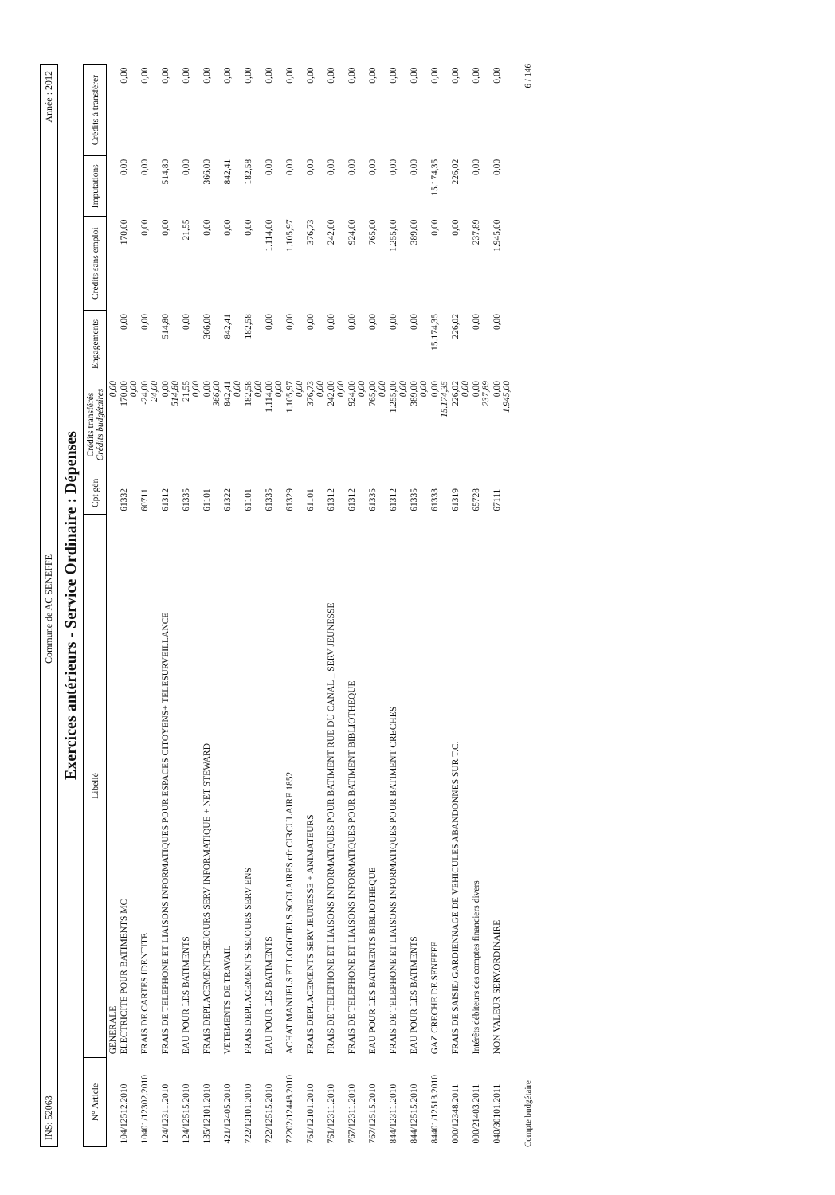INS: 52063 Commune de AC SENEFFE Année : 2012
Exercices antérieurs - Service Ordinaire : Dépenses
| N° Article | Libellé | Cpt gén | Crédits transférés Crédits budgétaires | Engagements | Crédits sans emploi | Imputations | Crédits à transférer |
| --- | --- | --- | --- | --- | --- | --- | --- |
| | GENERALE | | 0,00 | | | | |
| 104/12512.2010 | ELECTRICITE POUR BATIMENTS MC | 61332 | 170,00 0,00 | 0,00 | 170,00 | 0,00 | 0,00 |
| 10401/12302.2010 | FRAIS DE CARTES IDENTITE | 60711 | -24,00 24,00 | 0,00 | 0,00 | 0,00 | 0,00 |
| 124/12311.2010 | FRAIS DE TELEPHONE ET LIAISONS INFORMATIQUES POUR ESPACES CITOYENS+ TELESURVEILLANCE | 61312 | 0,00 514,80 | 514,80 | 0,00 | 514,80 | 0,00 |
| 124/12515.2010 | EAU POUR LES BATIMENTS | 61335 | 21,55 0,00 | 0,00 | 21,55 | 0,00 | 0,00 |
| 135/12101.2010 | FRAIS DEPLACEMENTS-SEJOURS SERV INFORMATIQUE + NET STEWARD | 61101 | 0,00 366,00 | 366,00 | 0,00 | 366,00 | 0,00 |
| 421/12405.2010 | VETEMENTS DE TRAVAIL | 61322 | 842,41 0,00 | 842,41 | 0,00 | 842,41 | 0,00 |
| 722/12101.2010 | FRAIS DEPLACEMENTS-SEJOURS SERV ENS | 61101 | 182,58 0,00 | 182,58 | 0,00 | 182,58 | 0,00 |
| 722/12515.2010 | EAU POUR LES BATIMENTS | 61335 | 1.114,00 0,00 | 0,00 | 1.114,00 | 0,00 | 0,00 |
| 72202/12448.2010 | ACHAT MANUELS ET LOGICIELS SCOLAIRES cfr CIRCULAIRE 1852 | 61329 | 1.105,97 0,00 | 0,00 | 1.105,97 | 0,00 | 0,00 |
| 761/12101.2010 | FRAIS DEPLACEMENTS SERV JEUNESSE + ANIMATEURS | 61101 | 376,73 0,00 | 0,00 | 376,73 | 0,00 | 0,00 |
| 761/12311.2010 | FRAIS DE TELEPHONE ET LIAISONS INFORMATIQUES POUR BATIMENT RUE DU CANAL _ SERV JEUNESSE | 61312 | 242,00 0,00 | 0,00 | 242,00 | 0,00 | 0,00 |
| 767/12311.2010 | FRAIS DE TELEPHONE ET LIAISONS INFORMATIQUES POUR BATIMENT BIBLIOTHEQUE | 61312 | 924,00 0,00 | 0,00 | 924,00 | 0,00 | 0,00 |
| 767/12515.2010 | EAU POUR LES BATIMENTS BIBLIOTHEQUE | 61335 | 765,00 0,00 | 0,00 | 765,00 | 0,00 | 0,00 |
| 844/12311.2010 | FRAIS DE TELEPHONE ET LIAISONS INFORMATIQUES POUR BATIMENT CRECHES | 61312 | 1.255,00 0,00 | 0,00 | 1.255,00 | 0,00 | 0,00 |
| 844/12515.2010 | EAU POUR LES BATIMENTS | 61335 | 389,00 0,00 | 0,00 | 389,00 | 0,00 | 0,00 |
| 84401/12513.2010 | GAZ CRECHE DE SENEFFE | 61333 | 0,00 15.174,35 | 15.174,35 | 0,00 | 15.174,35 | 0,00 |
| 000/12348.2011 | FRAIS DE SAISIE/ GARDIENNAGE DE VEHICULES ABANDONNES SUR T.C. | 61319 | 226,02 0,00 | 226,02 | 0,00 | 226,02 | 0,00 |
| 000/21403.2011 | Intérêts débiteurs des comptes financiers divers | 65728 | 0,00 237,89 | 0,00 | 237,89 | 0,00 | 0,00 |
| 040/30101.2011 | NON VALEUR SERV.ORDINAIRE | 67111 | 0,00 1.945,00 | 0,00 | 1.945,00 | 0,00 | 0,00 |
Compte budgétaire 6 / 146